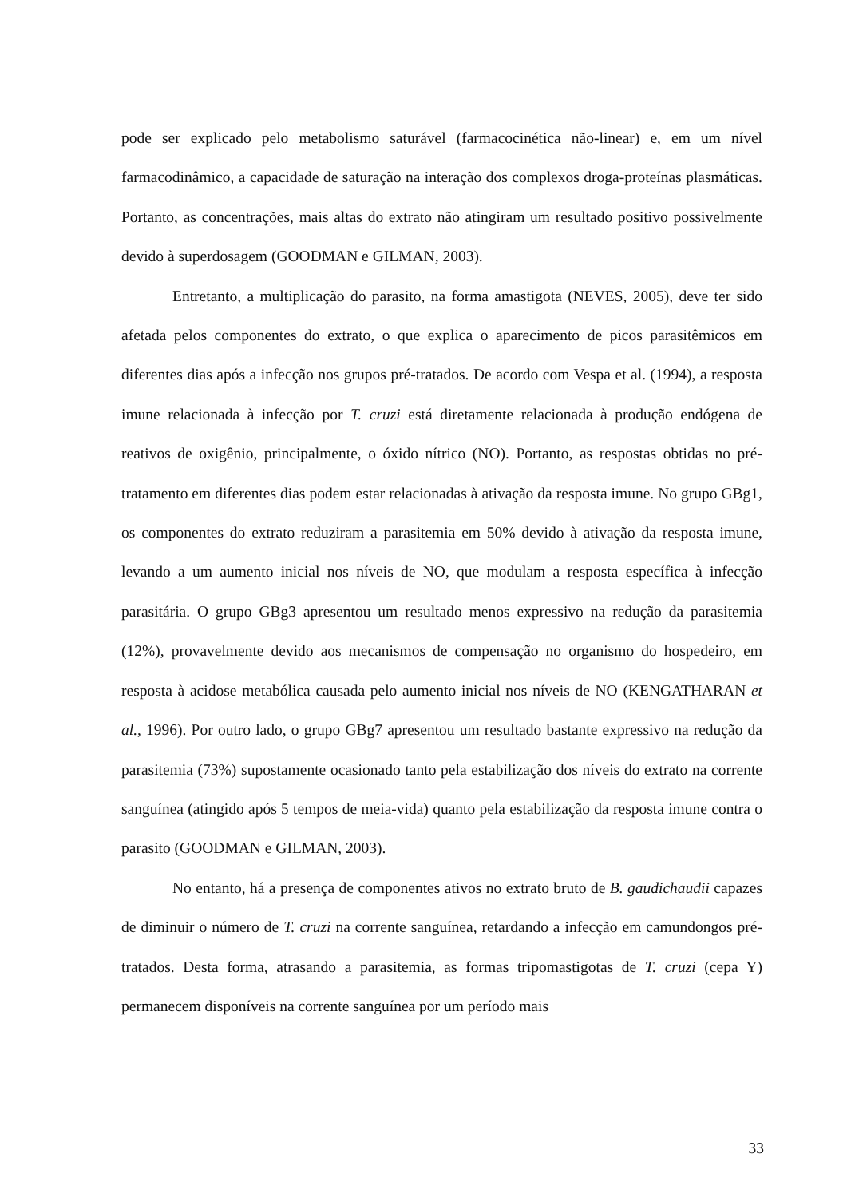pode ser explicado pelo metabolismo saturável (farmacocinética não-linear) e, em um nível farmacodinâmico, a capacidade de saturação na interação dos complexos droga-proteínas plasmáticas. Portanto, as concentrações, mais altas do extrato não atingiram um resultado positivo possivelmente devido à superdosagem (GOODMAN e GILMAN, 2003).
Entretanto, a multiplicação do parasito, na forma amastigota (NEVES, 2005), deve ter sido afetada pelos componentes do extrato, o que explica o aparecimento de picos parasitêmicos em diferentes dias após a infecção nos grupos pré-tratados. De acordo com Vespa et al. (1994), a resposta imune relacionada à infecção por T. cruzi está diretamente relacionada à produção endógena de reativos de oxigênio, principalmente, o óxido nítrico (NO). Portanto, as respostas obtidas no pré-tratamento em diferentes dias podem estar relacionadas à ativação da resposta imune. No grupo GBg1, os componentes do extrato reduziram a parasitemia em 50% devido à ativação da resposta imune, levando a um aumento inicial nos níveis de NO, que modulam a resposta específica à infecção parasitária. O grupo GBg3 apresentou um resultado menos expressivo na redução da parasitemia (12%), provavelmente devido aos mecanismos de compensação no organismo do hospedeiro, em resposta à acidose metabólica causada pelo aumento inicial nos níveis de NO (KENGATHARAN et al., 1996). Por outro lado, o grupo GBg7 apresentou um resultado bastante expressivo na redução da parasitemia (73%) supostamente ocasionado tanto pela estabilização dos níveis do extrato na corrente sanguínea (atingido após 5 tempos de meia-vida) quanto pela estabilização da resposta imune contra o parasito (GOODMAN e GILMAN, 2003).
No entanto, há a presença de componentes ativos no extrato bruto de B. gaudichaudii capazes de diminuir o número de T. cruzi na corrente sanguínea, retardando a infecção em camundongos pré-tratados. Desta forma, atrasando a parasitemia, as formas tripomastigotas de T. cruzi (cepa Y) permanecem disponíveis na corrente sanguínea por um período mais
33